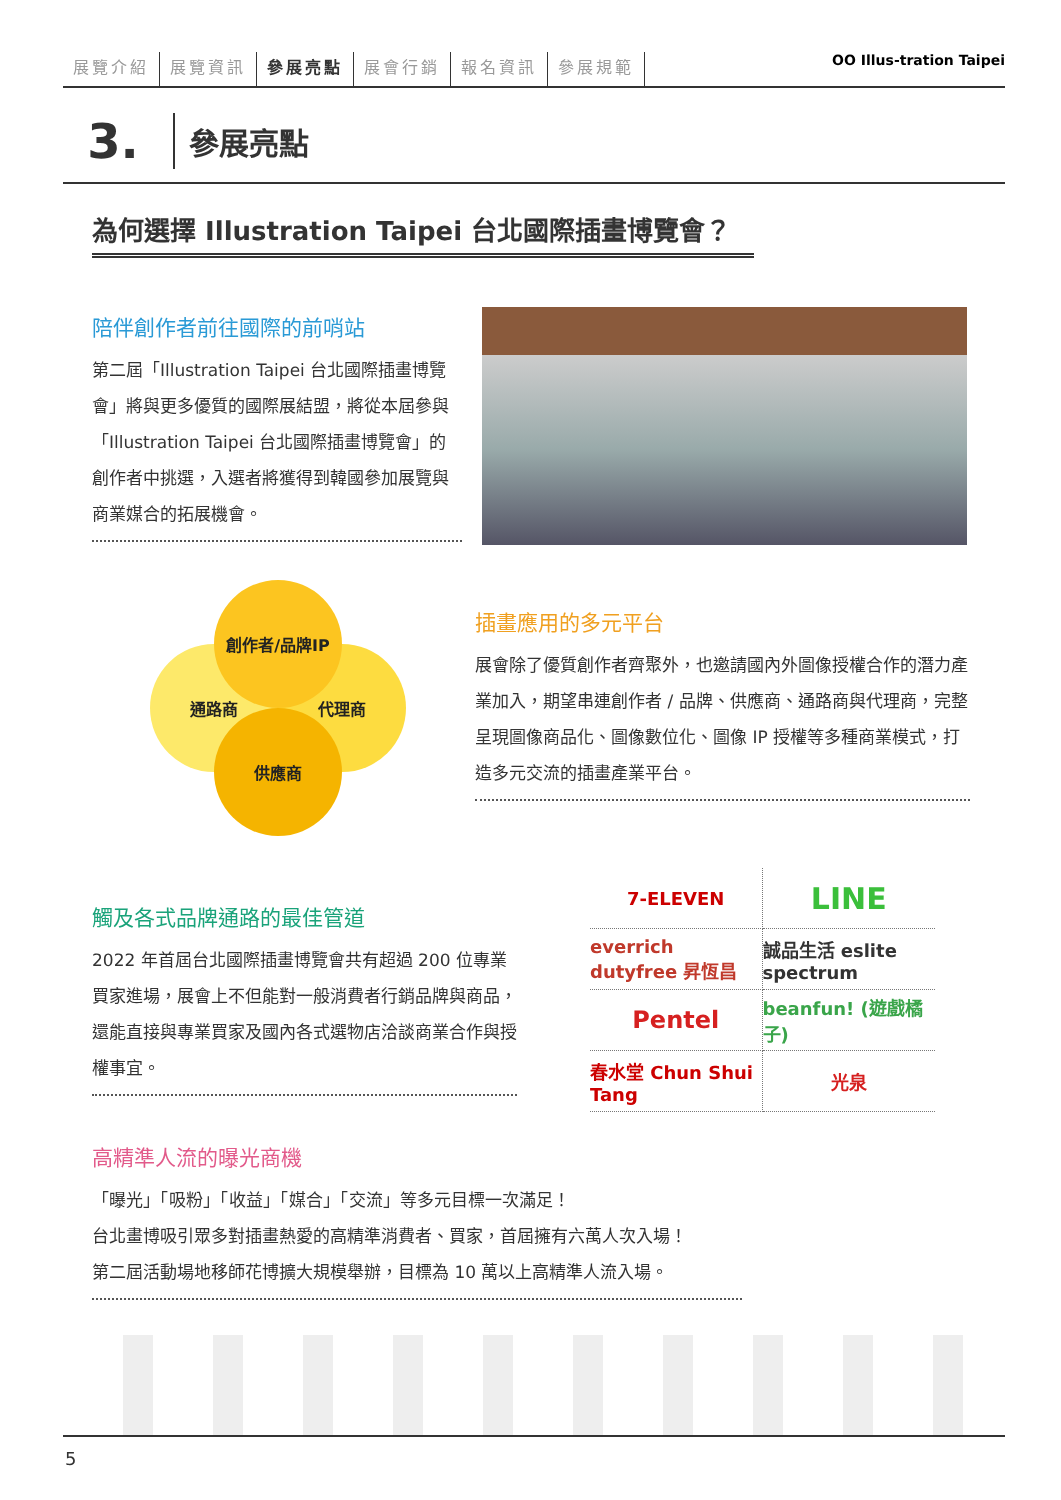展覽介紹 展覽資訊 參展亮點 展會行銷 報名資訊 參展規範 OO Illus-tration Taipei
3.
參展亮點
為何選擇 Illustration Taipei 台北國際插畫博覽會？
陪伴創作者前往國際的前哨站
第二屆「Illustration Taipei 台北國際插畫博覽會」將與更多優質的國際展結盟，將從本屆參與「Illustration Taipei 台北國際插畫博覽會」的創作者中挑選，入選者將獲得到韓國參加展覽與商業媒合的拓展機會。
通路商 代理商
創作者/品牌IP
供應商
插畫應用的多元平台
展會除了優質創作者齊聚外，也邀請國內外圖像授權合作的潛力產業加入，期望串連創作者 / 品牌、供應商、通路商與代理商，完整呈現圖像商品化、圖像數位化、圖像 IP 授權等多種商業模式，打造多元交流的插畫產業平台。
觸及各式品牌通路的最佳管道
2022 年首屆台北國際插畫博覽會共有超過 200 位專業買家進場，展會上不但能對一般消費者行銷品牌與商品，還能直接與專業買家及國內各式選物店洽談商業合作與授權事宜。
7-ELEVEN
LINE
everrich dutyfree 昇恆昌
誠品生活 eslite spectrum
Pentel
beanfun! (遊戲橘子)
春水堂 Chun Shui Tang
光泉
高精準人流的曝光商機
「曝光」「吸粉」「收益」「媒合」「交流」等多元目標一次滿足！
台北畫博吸引眾多對插畫熱愛的高精準消費者、買家，首屆擁有六萬人次入場！
第二屆活動場地移師花博擴大規模舉辦，目標為 10 萬以上高精準人流入場。
5